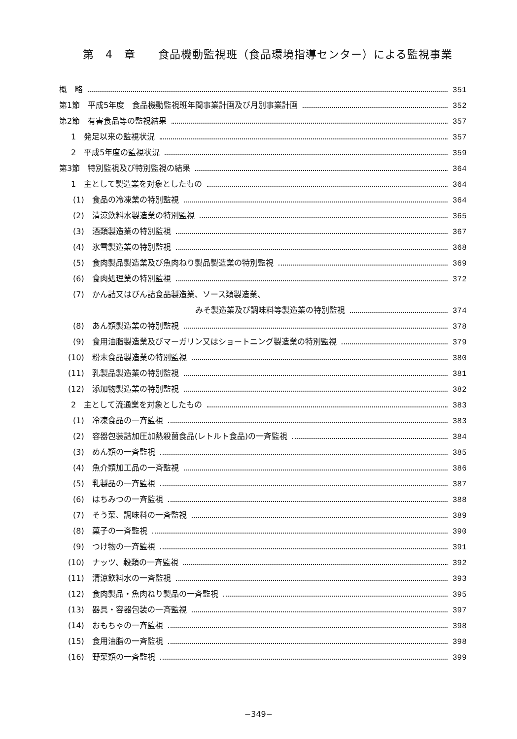第　4　章　　食品機動監視班（食品環境指導センター）による監視事業
概　略 351
第1節　平成5年度　食品機動監視班年間事業計画及び月別事業計画 352
第2節　有害食品等の監視結果 357
1　発足以来の監視状況 357
2　平成5年度の監視状況 359
第3節　特別監視及び特別監視の結果 364
1　主として製造業を対象としたもの 364
(1)　食品の冷凍業の特別監視 364
(2)　清涼飲料水製造業の特別監視 365
(3)　酒類製造業の特別監視 367
(4)　氷雪製造業の特別監視 368
(5)　食肉製品製造業及び魚肉ねり製品製造業の特別監視 369
(6)　食肉処理業の特別監視 372
(7)　かん詰又はびん詰食品製造業、ソース類製造業、
みそ製造業及び調味料等製造業の特別監視 374
(8)　あん類製造業の特別監視 378
(9)　食用油脂製造業及びマーガリン又はショートニング製造業の特別監視 379
(10)　粉末食品製造業の特別監視 380
(11)　乳製品製造業の特別監視 381
(12)　添加物製造業の特別監視 382
2　主として流通業を対象としたもの 383
(1)　冷凍食品の一斉監視 383
(2)　容器包装詰加圧加熱殺菌食品(レトルト食品)の一斉監視 384
(3)　めん類の一斉監視 385
(4)　魚介類加工品の一斉監視 386
(5)　乳製品の一斉監視 387
(6)　はちみつの一斉監視 388
(7)　そう菜、調味料の一斉監視 389
(8)　菓子の一斉監視 390
(9)　つけ物の一斉監視 391
(10)　ナッツ、穀類の一斉監視 392
(11)　清涼飲料水の一斉監視 393
(12)　食肉製品・魚肉ねり製品の一斉監視 395
(13)　器具・容器包装の一斉監視 397
(14)　おもちゃの一斉監視 398
(15)　食用油脂の一斉監視 398
(16)　野菜類の一斉監視 399
−349−